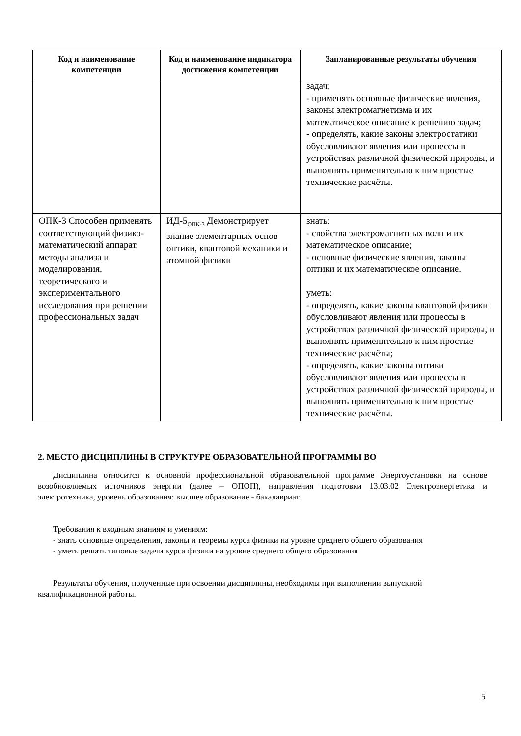| Код и наименование компетенции | Код и наименование индикатора достижения компетенции | Запланированные результаты обучения |
| --- | --- | --- |
| | | задач; - применять основные физические явления, законы электромагнетизма и их математическое описание к решению задач; - определять, какие законы электростатики обусловливают явления или процессы в устройствах различной физической природы, и выполнять применительно к ним простые технические расчёты. |
| ОПК-3 Способен применять соответствующий физико-математический аппарат, методы анализа и моделирования, теоретического и экспериментального исследования при решении профессиональных задач | ИД-5<sub>ОПК-3</sub> Демонстрирует знание элементарных основ оптики, квантовой механики и атомной физики | знать: - свойства электромагнитных волн и их математическое описание; - основные физические явления, законы оптики и их математическое описание. уметь: - определять, какие законы квантовой физики обусловливают явления или процессы в устройствах различной физической природы, и выполнять применительно к ним простые технические расчёты; - определять, какие законы оптики обусловливают явления или процессы в устройствах различной физической природы, и выполнять применительно к ним простые технические расчёты. |
2. МЕСТО ДИСЦИПЛИНЫ В СТРУКТУРЕ ОБРАЗОВАТЕЛЬНОЙ ПРОГРАММЫ ВО
Дисциплина относится к основной профессиональной образовательной программе Энергоустановки на основе возобновляемых источников энергии (далее – ОПОП), направления подготовки 13.03.02 Электроэнергетика и электротехника, уровень образования: высшее образование - бакалавриат.
Требования к входным знаниям и умениям:
- знать основные определения, законы и теоремы курса физики на уровне среднего общего образования
- уметь решать типовые задачи курса физики на уровне среднего общего образования
Результаты обучения, полученные при освоении дисциплины, необходимы при выполнении выпускной квалификационной работы.
5